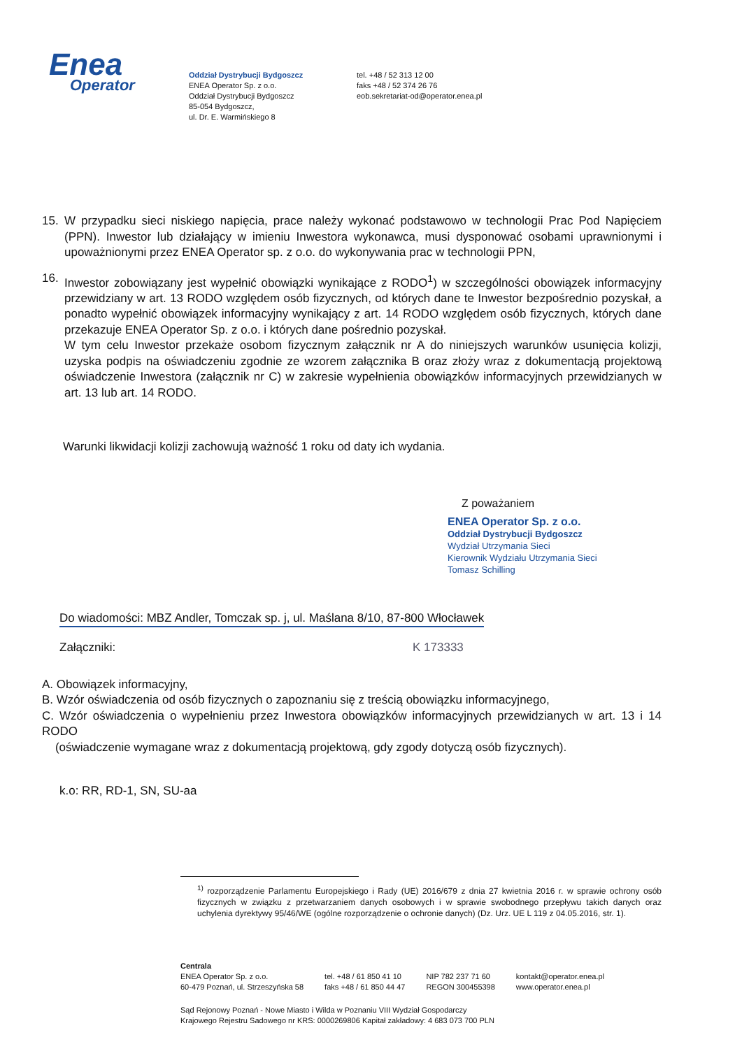Enea
Operator
Oddział Dystrybucji Bydgoszcz
ENEA Operator Sp. z o.o.
Oddział Dystrybucji Bydgoszcz
85-054 Bydgoszcz,
ul. Dr. E. Warmińskiego 8
tel. +48 / 52 313 12 00
faks +48 / 52 374 26 76
eob.sekretariat-od@operator.enea.pl
15. W przypadku sieci niskiego napięcia, prace należy wykonać podstawowo w technologii Prac Pod Napięciem (PPN). Inwestor lub działający w imieniu Inwestora wykonawca, musi dysponować osobami uprawnionymi i upoważnionymi przez ENEA Operator sp. z o.o. do wykonywania prac w technologii PPN,
16. Inwestor zobowiązany jest wypełnić obowiązki wynikające z RODO<sup>1</sup>) w szczególności obowiązek informacyjny przewidziany w art. 13 RODO względem osób fizycznych, od których dane te Inwestor bezpośrednio pozyskał, a ponadto wypełnić obowiązek informacyjny wynikający z art. 14 RODO względem osób fizycznych, których dane przekazuje ENEA Operator Sp. z o.o. i których dane pośrednio pozyskał.
W tym celu Inwestor przekaże osobom fizycznym załącznik nr A do niniejszych warunków usunięcia kolizji, uzyska podpis na oświadczeniu zgodnie ze wzorem załącznika B oraz złoży wraz z dokumentacją projektową oświadczenie Inwestora (załącznik nr C) w zakresie wypełnienia obowiązków informacyjnych przewidzianych w art. 13 lub art. 14 RODO.
Warunki likwidacji kolizji zachowują ważność 1 roku od daty ich wydania.
Z poważaniem
ENEA Operator Sp. z o.o.
Oddział Dystrybucji Bydgoszcz
Wydział Utrzymania Sieci
Kierownik Wydziału Utrzymania Sieci
Tomasz Schilling
Do wiadomości: MBZ Andler, Tomczak sp. j, ul. Maślana 8/10, 87-800 Włocławek
Załączniki: K 173333
A. Obowiązek informacyjny,
B. Wzór oświadczenia od osób fizycznych o zapoznaniu się z treścią obowiązku informacyjnego,
C. Wzór oświadczenia o wypełnieniu przez Inwestora obowiązków informacyjnych przewidzianych w art. 13 i 14 RODO
(oświadczenie wymagane wraz z dokumentacją projektową, gdy zgody dotyczą osób fizycznych).
k.o: RR, RD-1, SN, SU-aa
<sup>1)</sup> rozporządzenie Parlamentu Europejskiego i Rady (UE) 2016/679 z dnia 27 kwietnia 2016 r. w sprawie ochrony osób fizycznych w związku z przetwarzaniem danych osobowych i w sprawie swobodnego przepływu takich danych oraz uchylenia dyrektywy 95/46/WE (ogólne rozporządzenie o ochronie danych) (Dz. Urz. UE L 119 z 04.05.2016, str. 1).
Centrala
ENEA Operator Sp. z o.o.
60-479 Poznań, ul. Strzeszyńska 58
tel. +48 / 61 850 41 10
faks +48 / 61 850 44 47
NIP 782 237 71 60
REGON 300455398
kontakt@operator.enea.pl
www.operator.enea.pl
Sąd Rejonowy Poznań - Nowe Miasto i Wilda w Poznaniu VIII Wydział Gospodarczy
Krajowego Rejestru Sadowego nr KRS: 0000269806 Kapitał zakładowy: 4 683 073 700 PLN